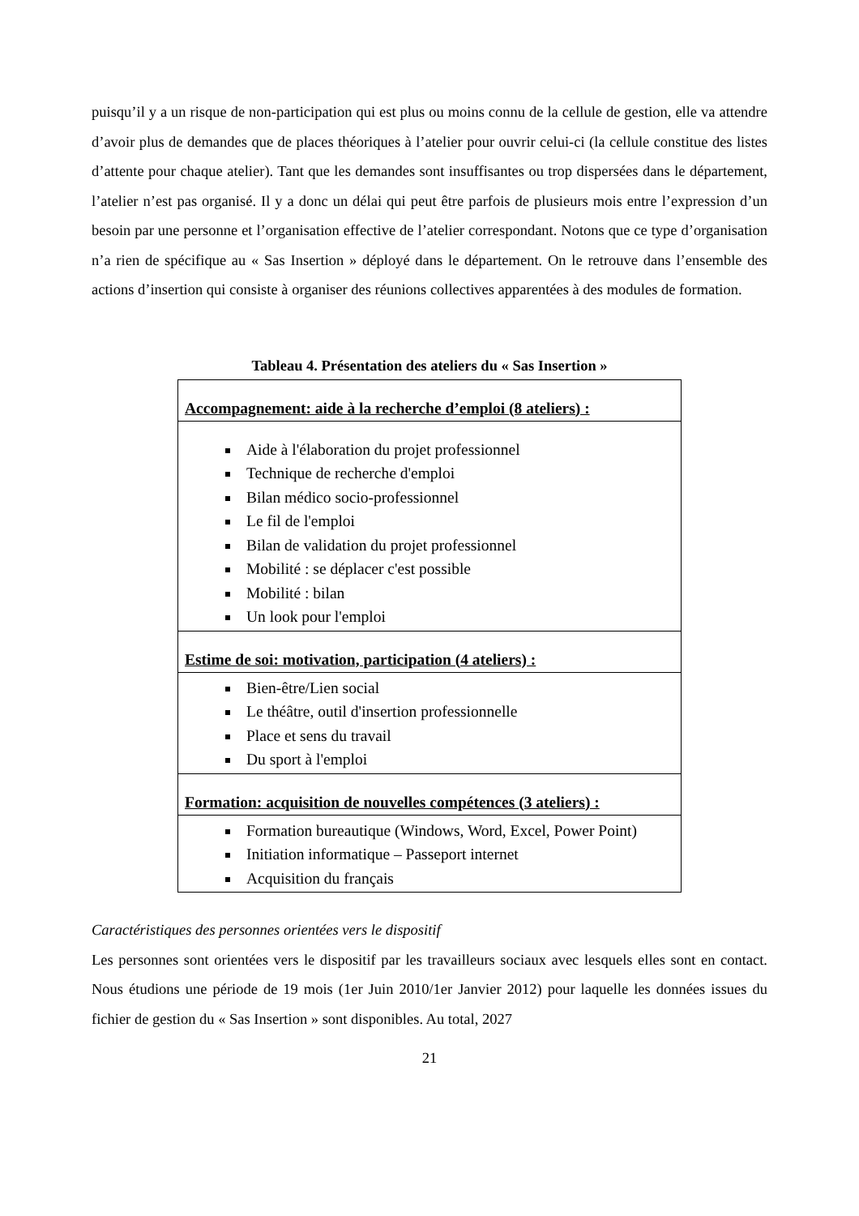puisqu’il y a un risque de non-participation qui est plus ou moins connu de la cellule de gestion, elle va attendre d’avoir plus de demandes que de places théoriques à l’atelier pour ouvrir celui-ci (la cellule constitue des listes d’attente pour chaque atelier). Tant que les demandes sont insuffisantes ou trop dispersées dans le département, l’atelier n’est pas organisé. Il y a donc un délai qui peut être parfois de plusieurs mois entre l’expression d’un besoin par une personne et l’organisation effective de l’atelier correspondant. Notons que ce type d’organisation n’a rien de spécifique au « Sas Insertion » déployé dans le département. On le retrouve dans l’ensemble des actions d’insertion qui consiste à organiser des réunions collectives apparentées à des modules de formation.
Tableau 4. Présentation des ateliers du « Sas Insertion »
| Accompagnement: aide à la recherche d’emploi (8 ateliers) : |
| Aide à l'élaboration du projet professionnel Technique de recherche d'emploi Bilan médico socio-professionnel Le fil de l'emploi Bilan de validation du projet professionnel Mobilité : se déplacer c'est possible Mobilité : bilan Un look pour l'emploi |
| Estime de soi: motivation, participation (4 ateliers) : |
| Bien-être/Lien social Le théâtre, outil d'insertion professionnelle Place et sens du travail Du sport à l'emploi |
| Formation: acquisition de nouvelles compétences (3 ateliers) : |
| Formation bureautique (Windows, Word, Excel, Power Point) Initiation informatique – Passeport internet Acquisition du français |
Caractéristiques des personnes orientées vers le dispositif
Les personnes sont orientées vers le dispositif par les travailleurs sociaux avec lesquels elles sont en contact. Nous étudions une période de 19 mois (1er Juin 2010/1er Janvier 2012) pour laquelle les données issues du fichier de gestion du « Sas Insertion » sont disponibles. Au total, 2027
21